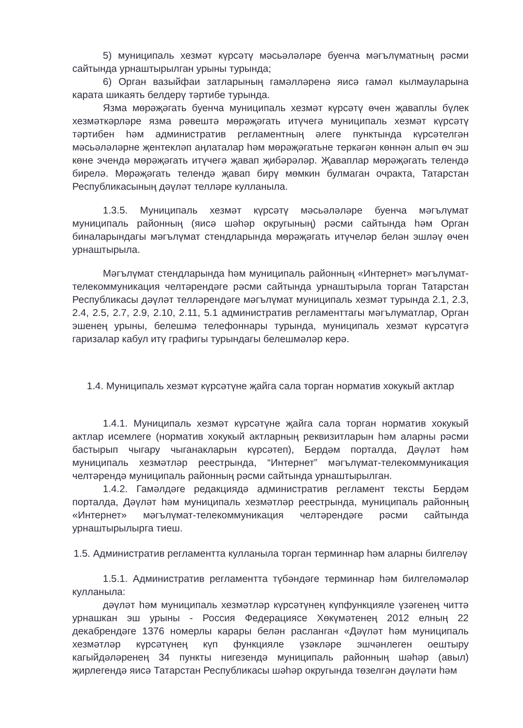5) муниципаль хезмәт күрсәтү мәсьәләләре буенча мәгълүматның рәсми сайтында урнаштырылган урыны турында;
6) Орган вазыйфаи затларының гамәлләренә яисә гамәл кылмауларына карата шикаять белдерү тәртибе турында.
Язма мөрәҗәгать буенча муниципаль хезмәт күрсәтү өчен җаваплы бүлек хезмәткәрләре язма рәвештә мөрәҗәгать итүчегә муниципаль хезмәт күрсәтү тәртибен һәм административ регламентның әлеге пунктында күрсәтелгән мәсьәләләрне җентекләп аңлаталар һәм мөрәҗәгатьне теркәгән көннән алып өч эш көне эчендә мөрәҗәгать итүчегә җавап җибәрәләр. Җаваплар мөрәҗәгать телендә бирелә. Мөрәҗәгать телендә җавап бирү мөмкин булмаган очракта, Татарстан Республикасының дәүләт телләре кулланыла.
1.3.5. Муниципаль хезмәт күрсәтү мәсьәләләре буенча мәгълүмат муниципаль районның (яисә шәһәр округының) рәсми сайтында һәм Орган биналарындагы мәгълүмат стендларында мөрәҗәгать итүчеләр белән эшләү өчен урнаштырыла.
Мәгълүмат стендларында һәм муниципаль районның «Интернет» мәгълүмат-телекоммуникация челтәрендәге рәсми сайтында урнаштырыла торган Татарстан Республикасы дәүләт телләрендәге мәгълүмат муниципаль хезмәт турында 2.1, 2.3, 2.4, 2.5, 2.7, 2.9, 2.10, 2.11, 5.1 административ регламенттагы мәгълүматлар, Орган эшенең урыны, белешмә телефоннары турында, муниципаль хезмәт күрсәтүгә гаризалар кабул итү графигы турындагы белешмәләр керә.
1.4. Муниципаль хезмәт күрсәтүне җайга сала торган норматив хокукый актлар
1.4.1. Муниципаль хезмәт күрсәтүне җайга сала торган норматив хокукый актлар исемлеге (норматив хокукый актларның реквизитларын һәм аларны рәсми бастырып чыгару чыганакларын күрсәтеп), Бердәм порталда, Дәүләт һәм муниципаль хезмәтләр реестрында, “Интернет” мәгълүмат-телекоммуникация челтәрендә муниципаль районның рәсми сайтында урнаштырылган.
1.4.2. Гамәлдәге редакциядә административ регламент тексты Бердәм порталда, Дәүләт һәм муниципаль хезмәтләр реестрында, муниципаль районның «Интернет» мәгълүмат-телекоммуникация челтәрендәге рәсми сайтында урнаштырылырга тиеш.
1.5. Административ регламентта кулланыла торган терминнар һәм аларны билгеләү
1.5.1. Административ регламентта түбәндәге терминнар һәм билгеләмәләр кулланыла:
дәүләт һәм муниципаль хезмәтләр күрсәтүнең күпфункцияле үзәгенең читтә урнашкан эш урыны - Россия Федерациясе Хөкүмәтенең 2012 елның 22 декабрендәге 1376 номерлы карары белән расланган «Дәүләт һәм муниципаль хезмәтләр күрсәтүнең күп функцияле үзәкләре эшчәнлеген оештыру кагыйдәләренең 34 пункты нигезендә муниципаль районның шәһәр (авыл) җирлегендә яисә Татарстан Республикасы шәһәр округында төзелгән дәүләти һәм